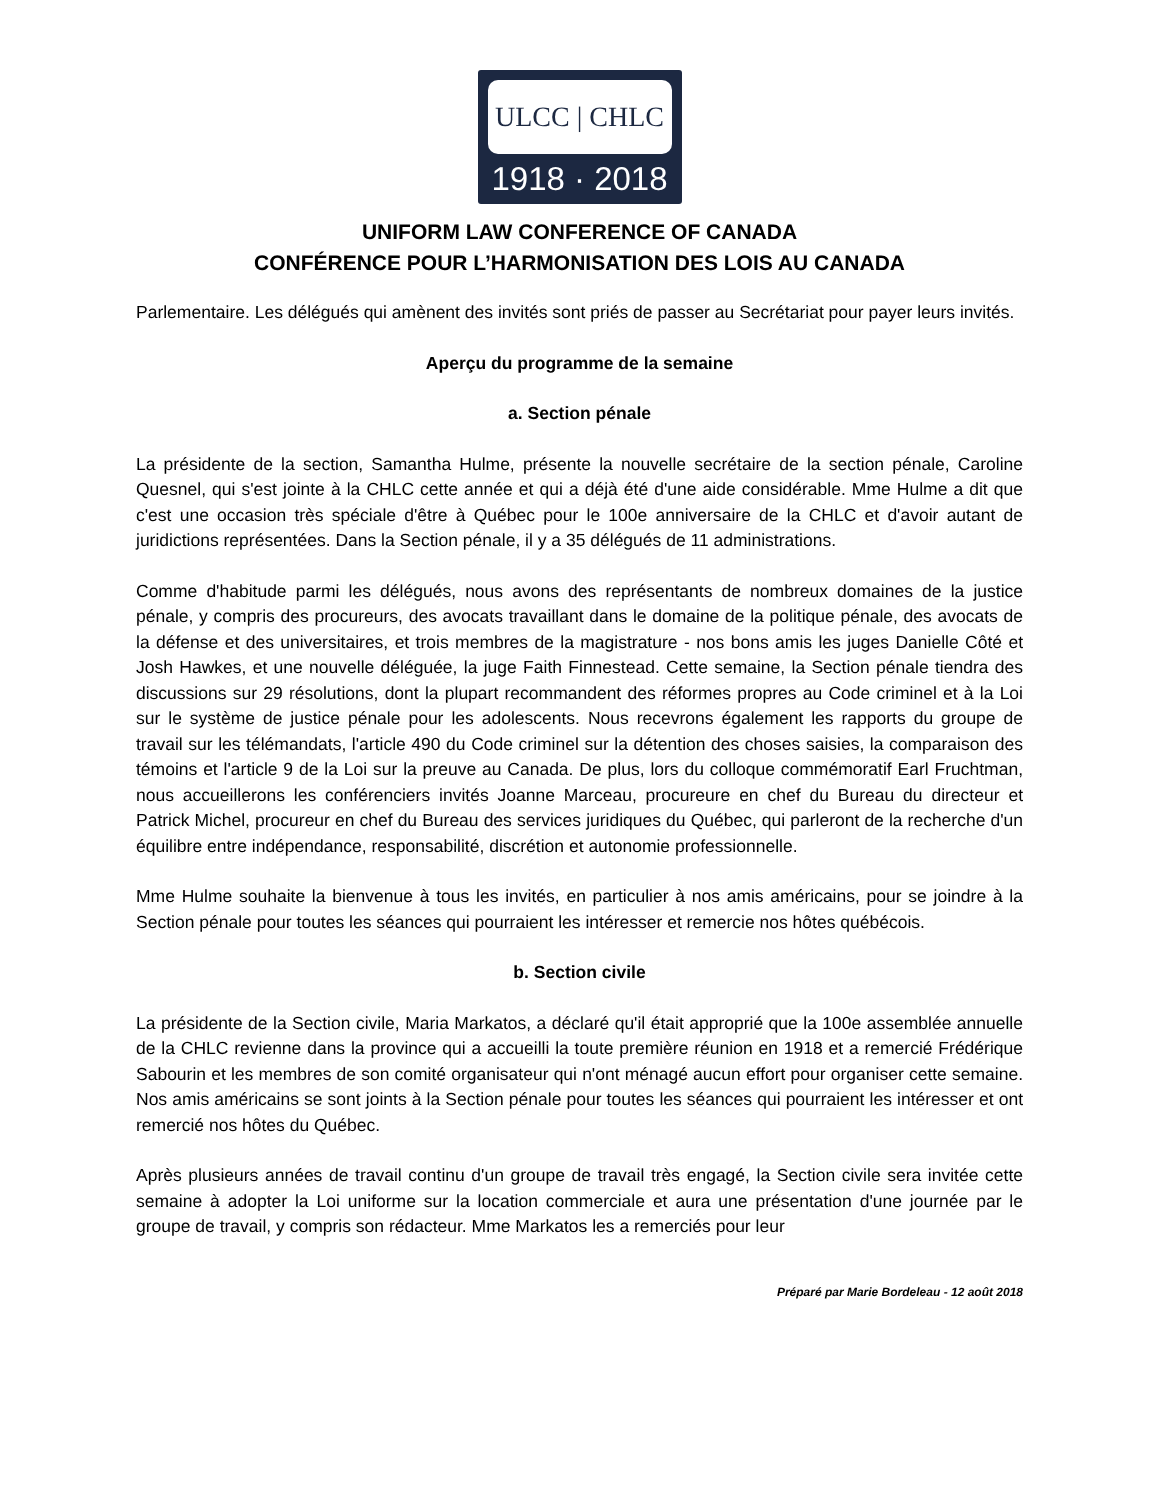ULCC | CHLC
1918 · 2018
UNIFORM LAW CONFERENCE OF CANADA
CONFÉRENCE POUR L’HARMONISATION DES LOIS AU CANADA
Parlementaire. Les délégués qui amènent des invités sont priés de passer au Secrétariat pour payer leurs invités.
Aperçu du programme de la semaine
a. Section pénale
La présidente de la section, Samantha Hulme, présente la nouvelle secrétaire de la section pénale, Caroline Quesnel, qui s'est jointe à la CHLC cette année et qui a déjà été d'une aide considérable. Mme Hulme a dit que c'est une occasion très spéciale d'être à Québec pour le 100e anniversaire de la CHLC et d'avoir autant de juridictions représentées. Dans la Section pénale, il y a 35 délégués de 11 administrations.
Comme d'habitude parmi les délégués, nous avons des représentants de nombreux domaines de la justice pénale, y compris des procureurs, des avocats travaillant dans le domaine de la politique pénale, des avocats de la défense et des universitaires, et trois membres de la magistrature - nos bons amis les juges Danielle Côté et Josh Hawkes, et une nouvelle déléguée, la juge Faith Finnestead. Cette semaine, la Section pénale tiendra des discussions sur 29 résolutions, dont la plupart recommandent des réformes propres au Code criminel et à la Loi sur le système de justice pénale pour les adolescents. Nous recevrons également les rapports du groupe de travail sur les télémandats, l'article 490 du Code criminel sur la détention des choses saisies, la comparaison des témoins et l'article 9 de la Loi sur la preuve au Canada. De plus, lors du colloque commémoratif Earl Fruchtman, nous accueillerons les conférenciers invités Joanne Marceau, procureure en chef du Bureau du directeur et Patrick Michel, procureur en chef du Bureau des services juridiques du Québec, qui parleront de la recherche d'un équilibre entre indépendance, responsabilité, discrétion et autonomie professionnelle.
Mme Hulme souhaite la bienvenue à tous les invités, en particulier à nos amis américains, pour se joindre à la Section pénale pour toutes les séances qui pourraient les intéresser et remercie nos hôtes québécois.
b. Section civile
La présidente de la Section civile, Maria Markatos, a déclaré qu'il était approprié que la 100e assemblée annuelle de la CHLC revienne dans la province qui a accueilli la toute première réunion en 1918 et a remercié Frédérique Sabourin et les membres de son comité organisateur qui n'ont ménagé aucun effort pour organiser cette semaine. Nos amis américains se sont joints à la Section pénale pour toutes les séances qui pourraient les intéresser et ont remercié nos hôtes du Québec.
Après plusieurs années de travail continu d'un groupe de travail très engagé, la Section civile sera invitée cette semaine à adopter la Loi uniforme sur la location commerciale et aura une présentation d'une journée par le groupe de travail, y compris son rédacteur. Mme Markatos les a remerciés pour leur
Préparé par Marie Bordeleau - 12 août 2018